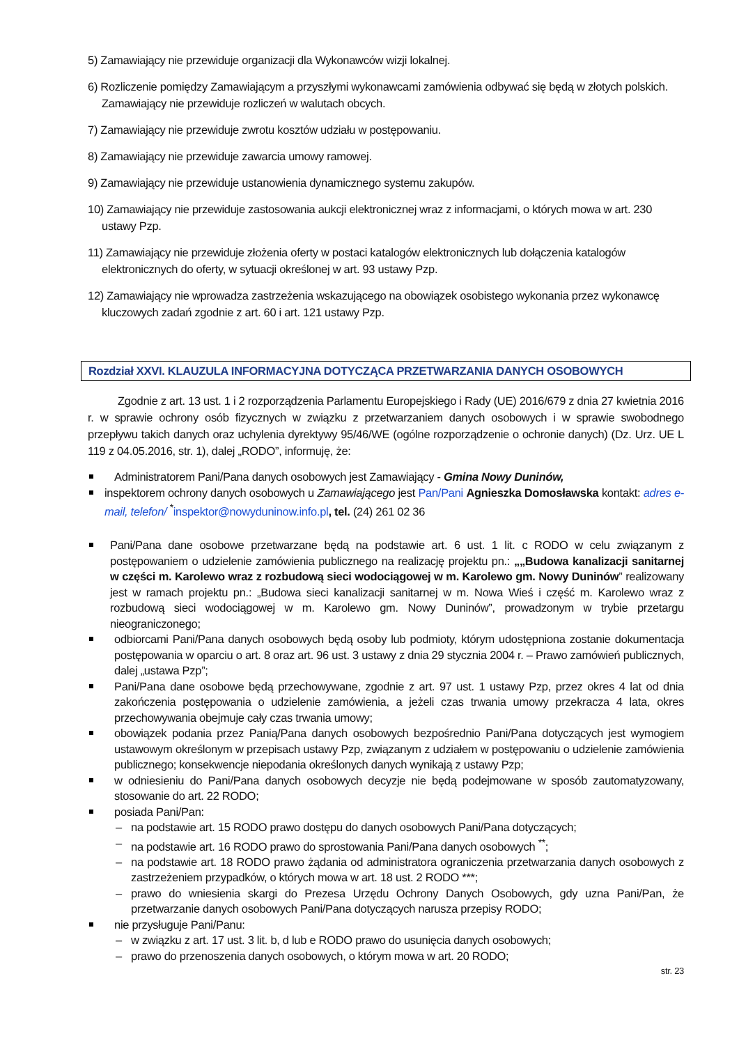5) Zamawiający nie przewiduje organizacji dla Wykonawców wizji lokalnej.
6) Rozliczenie pomiędzy Zamawiającym a przyszłymi wykonawcami zamówienia odbywać się będą w złotych polskich. Zamawiający nie przewiduje rozliczeń w walutach obcych.
7) Zamawiający nie przewiduje zwrotu kosztów udziału w postępowaniu.
8) Zamawiający nie przewiduje zawarcia umowy ramowej.
9) Zamawiający nie przewiduje ustanowienia dynamicznego systemu zakupów.
10) Zamawiający nie przewiduje zastosowania aukcji elektronicznej wraz z informacjami, o których mowa w art. 230 ustawy Pzp.
11) Zamawiający nie przewiduje złożenia oferty w postaci katalogów elektronicznych lub dołączenia katalogów elektronicznych do oferty, w sytuacji określonej w art. 93 ustawy Pzp.
12) Zamawiający nie wprowadza zastrzeżenia wskazującego na obowiązek osobistego wykonania przez wykonawcę kluczowych zadań zgodnie z art. 60 i art. 121 ustawy Pzp.
Rozdział XXVI. KLAUZULA INFORMACYJNA DOTYCZĄCA PRZETWARZANIA DANYCH OSOBOWYCH
Zgodnie z art. 13 ust. 1 i 2 rozporządzenia Parlamentu Europejskiego i Rady (UE) 2016/679 z dnia 27 kwietnia 2016 r. w sprawie ochrony osób fizycznych w związku z przetwarzaniem danych osobowych i w sprawie swobodnego przepływu takich danych oraz uchylenia dyrektywy 95/46/WE (ogólne rozporządzenie o ochronie danych) (Dz. Urz. UE L 119 z 04.05.2016, str. 1), dalej „RODO”, informuję, że:
Administratorem Pani/Pana danych osobowych jest Zamawiający - Gmina Nowy Duninów,
inspektorem ochrony danych osobowych u Zamawiającego jest Pan/Pani Agnieszka Domosławska kontakt: adres e-mail, telefon/ <sup>*</sup>inspektor@nowyduninow.info.pl, tel. (24) 261 02 36
Pani/Pana dane osobowe przetwarzane będą na podstawie art. 6 ust. 1 lit. c RODO w celu związanym z postępowaniem o udzielenie zamówienia publicznego na realizację projektu pn.: „„Budowa kanalizacji sanitarnej w części m. Karolewo wraz z rozbudową sieci wodociągowej w m. Karolewo gm. Nowy Duninów” realizowany jest w ramach projektu pn.: „Budowa sieci kanalizacji sanitarnej w m. Nowa Wieś i część m. Karolewo wraz z rozbudową sieci wodociągowej w m. Karolewo gm. Nowy Duninów”, prowadzonym w trybie przetargu nieograniczonego;
odbiorcami Pani/Pana danych osobowych będą osoby lub podmioty, którym udostępniona zostanie dokumentacja postępowania w oparciu o art. 8 oraz art. 96 ust. 3 ustawy z dnia 29 stycznia 2004 r. – Prawo zamówień publicznych, dalej „ustawa Pzp”;
Pani/Pana dane osobowe będą przechowywane, zgodnie z art. 97 ust. 1 ustawy Pzp, przez okres 4 lat od dnia zakończenia postępowania o udzielenie zamówienia, a jeżeli czas trwania umowy przekracza 4 lata, okres przechowywania obejmuje cały czas trwania umowy;
obowiązek podania przez Panią/Pana danych osobowych bezpośrednio Pani/Pana dotyczących jest wymogiem ustawowym określonym w przepisach ustawy Pzp, związanym z udziałem w postępowaniu o udzielenie zamówienia publicznego; konsekwencje niepodania określonych danych wynikają z ustawy Pzp;
w odniesieniu do Pani/Pana danych osobowych decyzje nie będą podejmowane w sposób zautomatyzowany, stosowanie do art. 22 RODO;
posiada Pani/Pan:
– na podstawie art. 15 RODO prawo dostępu do danych osobowych Pani/Pana dotyczących;
– na podstawie art. 16 RODO prawo do sprostowania Pani/Pana danych osobowych <sup>**</sup>;
– na podstawie art. 18 RODO prawo żądania od administratora ograniczenia przetwarzania danych osobowych z zastrzeżeniem przypadków, o których mowa w art. 18 ust. 2 RODO ***;
– prawo do wniesienia skargi do Prezesa Urzędu Ochrony Danych Osobowych, gdy uzna Pani/Pan, że przetwarzanie danych osobowych Pani/Pana dotyczących narusza przepisy RODO;
nie przysługuje Pani/Panu:
– w związku z art. 17 ust. 3 lit. b, d lub e RODO prawo do usunięcia danych osobowych;
– prawo do przenoszenia danych osobowych, o którym mowa w art. 20 RODO;
str. 23